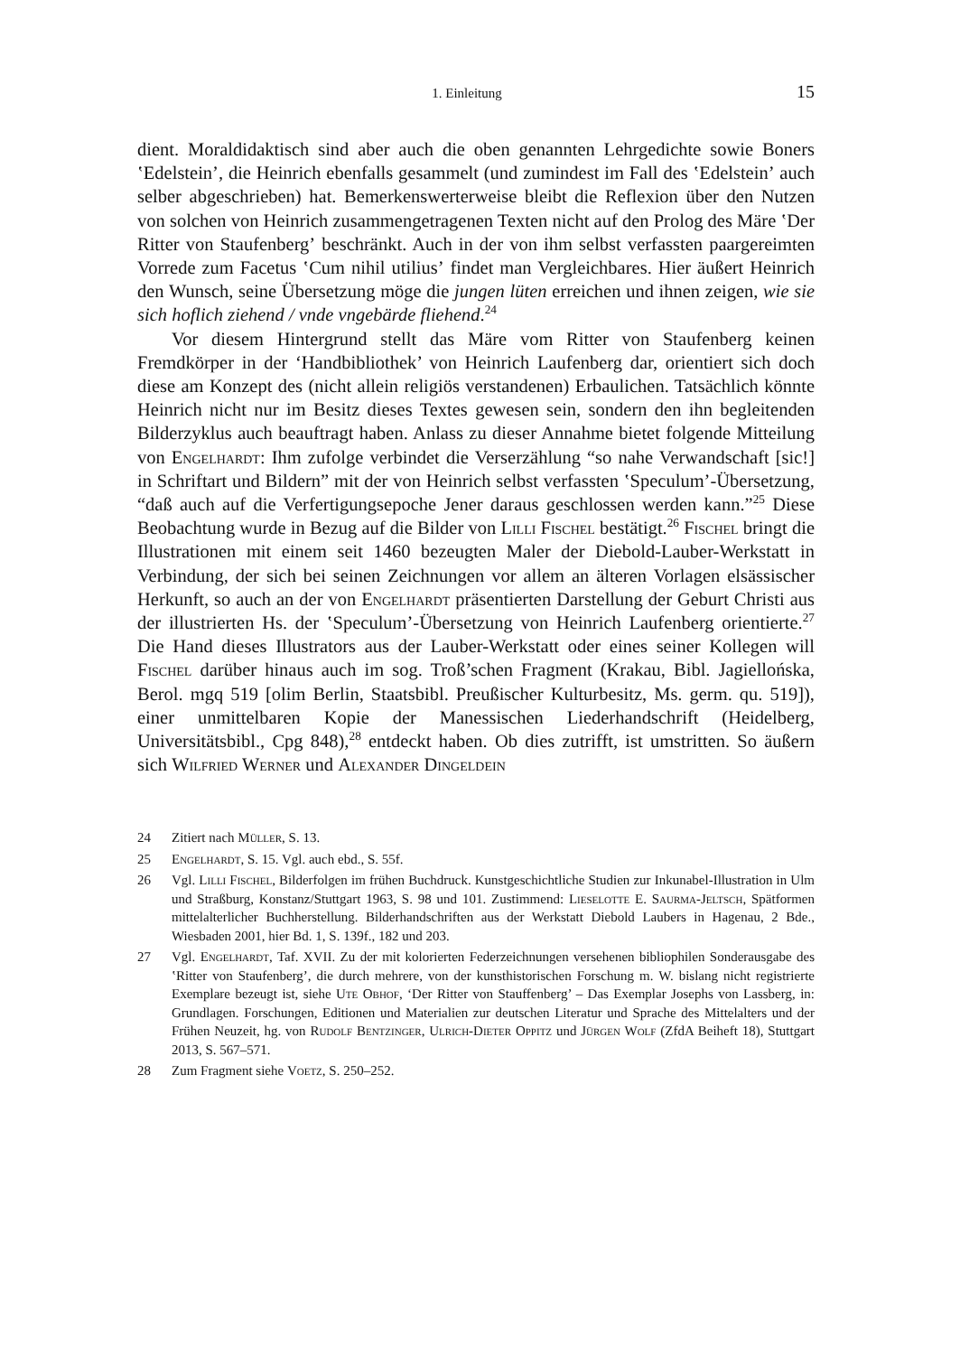1. Einleitung 15
dient. Moraldidaktisch sind aber auch die oben genannten Lehrgedichte sowie Boners ʽEdelsteinʼ, die Heinrich ebenfalls gesammelt (und zumindest im Fall des ʽEdelsteinʼ auch selber abgeschrieben) hat. Bemerkenswerterweise bleibt die Reflexion über den Nutzen von solchen von Heinrich zusammengetragenen Texten nicht auf den Prolog des Märe ʽDer Ritter von Staufenbergʼ beschränkt. Auch in der von ihm selbst verfassten paargereimten Vorrede zum Facetus ʽCum nihil utiliusʼ findet man Vergleichbares. Hier äußert Heinrich den Wunsch, seine Übersetzung möge die jungen lüten erreichen und ihnen zeigen, wie sie sich hoflich ziehend / vnde vngebärde fliehend.<sup>24</sup>
Vor diesem Hintergrund stellt das Märe vom Ritter von Staufenberg keinen Fremdkörper in der ‘Handbibliothek’ von Heinrich Laufenberg dar, orientiert sich doch diese am Konzept des (nicht allein religiös verstandenen) Erbaulichen. Tatsächlich könnte Heinrich nicht nur im Besitz dieses Textes gewesen sein, sondern den ihn begleitenden Bilderzyklus auch beauftragt haben. Anlass zu dieser Annahme bietet folgende Mitteilung von Engelhardt: Ihm zufolge verbindet die Verserzählung “so nahe Verwandschaft [sic!] in Schriftart und Bildern” mit der von Heinrich selbst verfassten ʽSpeculumʼ-Übersetzung, “daß auch auf die Verfertigungsepoche Jener daraus geschlossen werden kann.”<sup>25</sup> Diese Beobachtung wurde in Bezug auf die Bilder von Lilli Fischel bestätigt.<sup>26</sup> Fischel bringt die Illustrationen mit einem seit 1460 bezeugten Maler der Diebold-Lauber-Werkstatt in Verbindung, der sich bei seinen Zeichnungen vor allem an älteren Vorlagen elsässischer Herkunft, so auch an der von Engelhardt präsentierten Darstellung der Geburt Christi aus der illustrierten Hs. der ʽSpeculumʼ-Übersetzung von Heinrich Laufenberg orientierte.<sup>27</sup> Die Hand dieses Illustrators aus der Lauber-Werkstatt oder eines seiner Kollegen will Fischel darüber hinaus auch im sog. Troß’schen Fragment (Krakau, Bibl. Jagiellońska, Berol. mgq 519 [olim Berlin, Staatsbibl. Preußischer Kulturbesitz, Ms. germ. qu. 519]), einer unmittelbaren Kopie der Manessischen Liederhandschrift (Heidelberg, Universitätsbibl., Cpg 848),<sup>28</sup> entdeckt haben. Ob dies zutrifft, ist umstritten. So äußern sich Wilfried Werner und Alexander Dingeldein
24 Zitiert nach Müller, S. 13.
25 Engelhardt, S. 15. Vgl. auch ebd., S. 55f.
26 Vgl. Lilli Fischel, Bilderfolgen im frühen Buchdruck. Kunstgeschichtliche Studien zur Inkunabel-Illustration in Ulm und Straßburg, Konstanz/Stuttgart 1963, S. 98 und 101. Zustimmend: Lieselotte E. Saurma-Jeltsch, Spätformen mittelalterlicher Buchherstellung. Bilderhandschriften aus der Werkstatt Diebold Laubers in Hagenau, 2 Bde., Wiesbaden 2001, hier Bd. 1, S. 139f., 182 und 203.
27 Vgl. Engelhardt, Taf. XVII. Zu der mit kolorierten Federzeichnungen versehenen bibliophilen Sonderausgabe des ʽRitter von Staufenbergʼ, die durch mehrere, von der kunsthistorischen Forschung m. W. bislang nicht registrierte Exemplare bezeugt ist, siehe Ute Obhof, ‘Der Ritter von Stauffenberg’ – Das Exemplar Josephs von Lassberg, in: Grundlagen. Forschungen, Editionen und Materialien zur deutschen Literatur und Sprache des Mittelalters und der Frühen Neuzeit, hg. von Rudolf Bentzinger, Ulrich-Dieter Oppitz und Jürgen Wolf (ZfdA Beiheft 18), Stuttgart 2013, S. 567–571.
28 Zum Fragment siehe Voetz, S. 250–252.